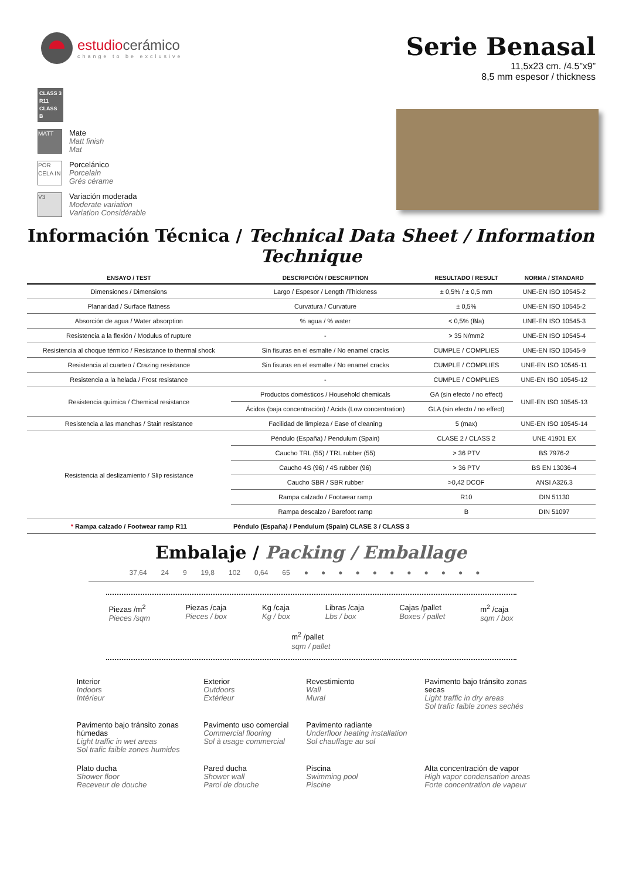estudiocerámico
change to be exclusive
Serie Benasal
11,5x23 cm. /4.5”x9”
8,5 mm espesor / thickness
CLASS 3
R11
CLASS B
MATT
Mate
Matt finish
Mat
POR CELA IN
Porcelánico
Porcelain
Grés cérame
V3
Variación moderada
Moderate variation
Variation Considérable
Información Técnica / Technical Data Sheet / Information Technique
| ENSAYO / TEST | DESCRIPCIÓN / DESCRIPTION | RESULTADO / RESULT | NORMA / STANDARD |
| --- | --- | --- | --- |
| Dimensiones / Dimensions | Largo / Espesor / Length /Thickness | ± 0,5% / ± 0,5 mm | UNE-EN ISO 10545-2 |
| Planaridad / Surface flatness | Curvatura / Curvature | ± 0,5% | UNE-EN ISO 10545-2 |
| Absorción de agua / Water absorption | % agua / % water | < 0,5% (Bla) | UNE-EN ISO 10545-3 |
| Resistencia a la flexión / Modulus of rupture | - | > 35 N/mm2 | UNE-EN ISO 10545-4 |
| Resistencia al choque térmico / Resistance to thermal shock | Sin fisuras en el esmalte / No enamel cracks | CUMPLE / COMPLIES | UNE-EN ISO 10545-9 |
| Resistencia al cuarteo / Crazing resistance | Sin fisuras en el esmalte / No enamel cracks | CUMPLE / COMPLIES | UNE-EN ISO 10545-11 |
| Resistencia a la helada / Frost resistance | - | CUMPLE / COMPLIES | UNE-EN ISO 10545-12 |
| Resistencia química / Chemical resistance | Productos domésticos / Household chemicals | GA (sin efecto / no effect) | UNE-EN ISO 10545-13 |
| | Ácidos (baja concentración) / Acids (Low concentration) | GLA (sin efecto / no effect) | |
| Resistencia a las manchas / Stain resistance | Facilidad de limpieza / Ease of cleaning | 5 (max) | UNE-EN ISO 10545-14 |
| Resistencia al deslizamiento / Slip resistance | Péndulo (España) / Pendulum (Spain) | CLASE 2 / CLASS 2 | UNE 41901 EX |
| | Caucho TRL (55) / TRL rubber (55) | > 36 PTV | BS 7976-2 |
| | Caucho 4S (96) / 4S rubber (96) | > 36 PTV | BS EN 13036-4 |
| | Caucho SBR / SBR rubber | >0,42 DCOF | ANSI A326.3 |
| | Rampa calzado / Footwear ramp | R10 | DIN 51130 |
| | Rampa descalzo / Barefoot ramp | B | DIN 51097 |
| * Rampa calzado / Footwear ramp R11 | Péndulo (España) / Pendulum (Spain) CLASE 3 / CLASS 3 | | |
Embalaje / Packing / Emballage
37,64 24 9 19,8 102 0,64 65 ●●●●●●●●●●●
Piezas /m<sup>2</sup>
Pieces /sqm
Piezas /caja
Pieces / box
Kg /caja
Kg / box
Libras /caja
Lbs / box
Cajas /pallet
Boxes / pallet
m<sup>2</sup> /caja
sqm / box
m<sup>2</sup> /pallet
sqm / pallet
Interior
Indoors
Intérieur
Exterior
Outdoors
Extérieur
Revestimiento
Wall
Mural
Pavimento bajo tránsito zonas secas
Light traffic in dry areas
Sol trafic faible zones sechés
Pavimento bajo tránsito zonas húmedas
Light traffic in wet areas
Sol trafic faible zones humides
Pavimento uso comercial
Commercial flooring
Sol à usage commercial
Pavimento radiante
Underfloor heating installation
Sol chauffage au sol
Plato ducha
Shower floor
Receveur de douche
Pared ducha
Shower wall
Paroi de douche
Piscina
Swimming pool
Piscine
Alta concentración de vapor
High vapor condensation areas
Forte concentration de vapeur